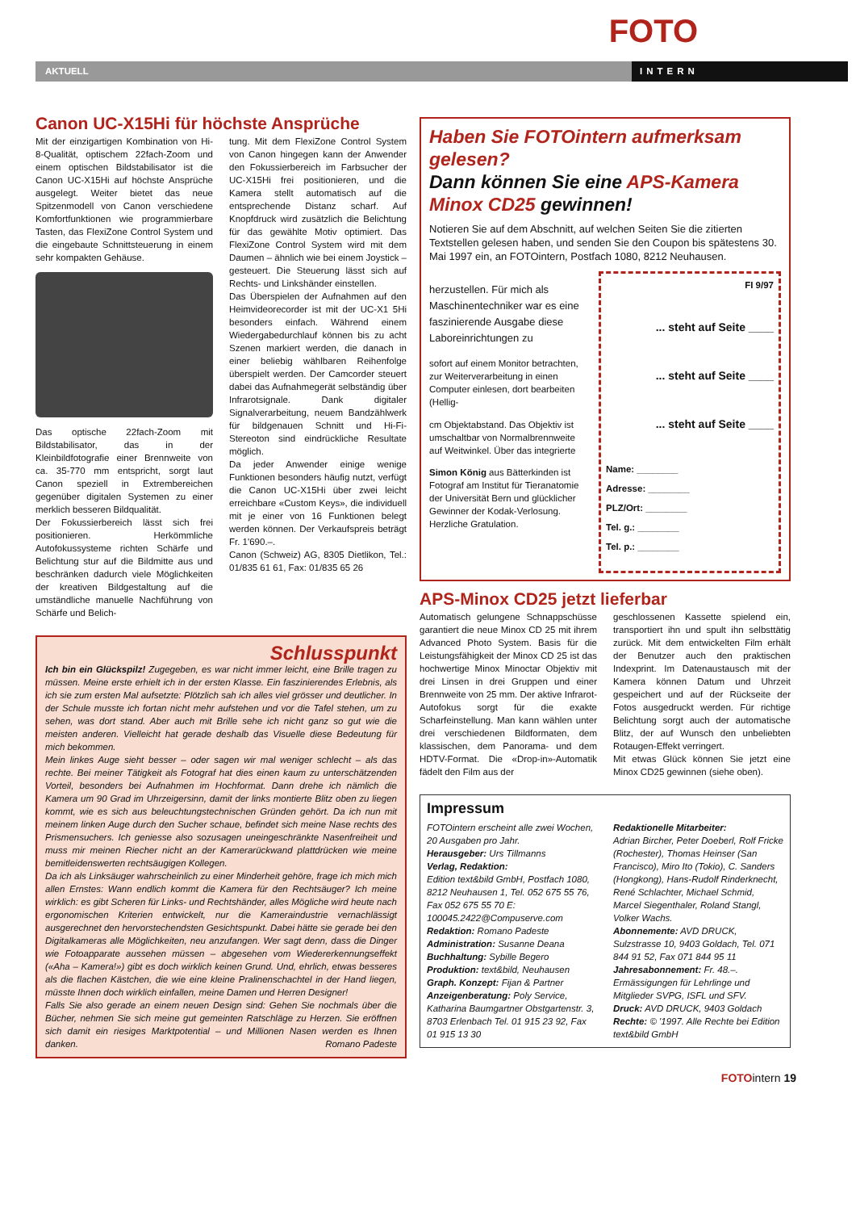FOTO
AKTUELL INTERN
Canon UC-X15Hi für höchste Ansprüche
Mit der einzigartigen Kombination von Hi-8-Qualität, optischem 22fach-Zoom und einem optischen Bildstabilisator ist die Canon UC-X15Hi auf höchste Ansprüche ausgelegt. Weiter bietet das neue Spitzenmodell von Canon verschiedene Komfortfunktionen wie programmierbare Tasten, das FlexiZone Control System und die eingebaute Schnittsteuerung in einem sehr kompakten Gehäuse.
Das optische 22fach-Zoom mit Bildstabilisator, das in der Kleinbildfotografie einer Brennweite von ca. 35-770 mm entspricht, sorgt laut Canon speziell in Extrembereichen gegenüber digitalen Systemen zu einer merklich besseren Bildqualität.
Der Fokussierbereich lässt sich frei positionieren. Herkömmliche Autofokussysteme richten Schärfe und Belichtung stur auf die Bildmitte aus und beschränken dadurch viele Möglichkeiten der kreativen Bildgestaltung auf die umständliche manuelle Nachführung von Schärfe und Belich-
tung. Mit dem FlexiZone Control System von Canon hingegen kann der Anwender den Fokussierbereich im Farbsucher der UC-X15Hi frei positionieren, und die Kamera stellt automatisch auf die entsprechende Distanz scharf. Auf Knopfdruck wird zusätzlich die Belichtung für das gewählte Motiv optimiert. Das FlexiZone Control System wird mit dem Daumen – ähnlich wie bei einem Joystick – gesteuert. Die Steuerung lässt sich auf Rechts- und Linkshänder einstellen.
Das Überspielen der Aufnahmen auf den Heimvideorecorder ist mit der UC-X1 5Hi besonders einfach. Während einem Wiedergabedurchlauf können bis zu acht Szenen markiert werden, die danach in einer beliebig wählbaren Reihenfolge überspielt werden. Der Camcorder steuert dabei das Aufnahmegerät selbständig über Infrarotsignale. Dank digitaler Signalverarbeitung, neuem Bandzählwerk für bildgenauen Schnitt und Hi-Fi-Stereoton sind eindrückliche Resultate möglich.
Da jeder Anwender einige wenige Funktionen besonders häufig nutzt, verfügt die Canon UC-X15Hi über zwei leicht erreichbare «Custom Keys», die individuell mit je einer von 16 Funktionen belegt werden können. Der Verkaufspreis beträgt Fr. 1'690.–.
Canon (Schweiz) AG, 8305 Dietlikon, Tel.: 01/835 61 61, Fax: 01/835 65 26
Schlusspunkt
Ich bin ein Glückspilz! Zugegeben, es war nicht immer leicht, eine Brille tragen zu müssen. Meine erste erhielt ich in der ersten Klasse. Ein faszinierendes Erlebnis, als ich sie zum ersten Mal aufsetzte: Plötzlich sah ich alles viel grösser und deutlicher. In der Schule musste ich fortan nicht mehr aufstehen und vor die Tafel stehen, um zu sehen, was dort stand. Aber auch mit Brille sehe ich nicht ganz so gut wie die meisten anderen. Vielleicht hat gerade deshalb das Visuelle diese Bedeutung für mich bekommen.
Mein linkes Auge sieht besser – oder sagen wir mal weniger schlecht – als das rechte. Bei meiner Tätigkeit als Fotograf hat dies einen kaum zu unterschätzenden Vorteil, besonders bei Aufnahmen im Hochformat. Dann drehe ich nämlich die Kamera um 90 Grad im Uhrzeigersinn, damit der links montierte Blitz oben zu liegen kommt, wie es sich aus beleuchtungstechnischen Gründen gehört. Da ich nun mit meinem linken Auge durch den Sucher schaue, befindet sich meine Nase rechts des Prismensuchers. Ich geniesse also sozusagen uneingeschränkte Nasenfreiheit und muss mir meinen Riecher nicht an der Kamerarückwand plattdrücken wie meine bemitleidenswerten rechtsäugigen Kollegen.
Da ich als Linksäuger wahrscheinlich zu einer Minderheit gehöre, frage ich mich mich allen Ernstes: Wann endlich kommt die Kamera für den Rechtsäuger? Ich meine wirklich: es gibt Scheren für Links- und Rechtshänder, alles Mögliche wird heute nach ergonomischen Kriterien entwickelt, nur die Kameraindustrie vernachlässigt ausgerechnet den hervorstechendsten Gesichtspunkt. Dabei hätte sie gerade bei den Digitalkameras alle Möglichkeiten, neu anzufangen. Wer sagt denn, dass die Dinger wie Fotoapparate aussehen müssen – abgesehen vom Wiedererkennungseffekt («Aha – Kamera!») gibt es doch wirklich keinen Grund. Und, ehrlich, etwas besseres als die flachen Kästchen, die wie eine kleine Pralinenschachtel in der Hand liegen, müsste Ihnen doch wirklich einfallen, meine Damen und Herren Designer!
Falls Sie also gerade an einem neuen Design sind: Gehen Sie nochmals über die Bücher, nehmen Sie sich meine gut gemeinten Ratschläge zu Herzen. Sie eröffnen sich damit ein riesiges Marktpotential – und Millionen Nasen werden es Ihnen danken. Romano Padeste
Haben Sie FOTOintern aufmerksam gelesen?
Dann können Sie eine APS-Kamera Minox CD25 gewinnen!
Notieren Sie auf dem Abschnitt, auf welchen Seiten Sie die zitierten Textstellen gelesen haben, und senden Sie den Coupon bis spätestens 30. Mai 1997 ein, an FOTOintern, Postfach 1080, 8212 Neuhausen.
herzustellen. Für mich als Maschinentechniker war es eine faszinierende Ausgabe diese Laboreinrichtungen zu
sofort auf einem Monitor betrachten, zur Weiterverarbeitung in einen Computer einlesen, dort bearbeiten (Hellig-
cm Objektabstand. Das Objektiv ist umschaltbar von Normalbrennweite auf Weitwinkel. Über das integrierte
Simon König aus Bätterkinden ist Fotograf am Institut für Tieranatomie der Universität Bern und glücklicher Gewinner der Kodak-Verlosung. Herzliche Gratulation.
FI 9/97
... steht auf Seite ____
... steht auf Seite ____
... steht auf Seite ____
Name: ________
Adresse: ________
PLZ/Ort: ________
Tel. g.: ________
Tel. p.: ________
APS-Minox CD25 jetzt lieferbar
Automatisch gelungene Schnappschüsse garantiert die neue Minox CD 25 mit ihrem Advanced Photo System. Basis für die Leistungsfähigkeit der Minox CD 25 ist das hochwertige Minox Minoctar Objektiv mit drei Linsen in drei Gruppen und einer Brennweite von 25 mm. Der aktive Infrarot-Autofokus sorgt für die exakte Scharfeinstellung. Man kann wählen unter drei verschiedenen Bildformaten, dem klassischen, dem Panorama- und dem HDTV-Format. Die «Drop-in»-Automatik fädelt den Film aus der
geschlossenen Kassette spielend ein, transportiert ihn und spult ihn selbsttätig zurück. Mit dem entwickelten Film erhält der Benutzer auch den praktischen Indexprint. Im Datenaustausch mit der Kamera können Datum und Uhrzeit gespeichert und auf der Rückseite der Fotos ausgedruckt werden. Für richtige Belichtung sorgt auch der automatische Blitz, der auf Wunsch den unbeliebten Rotaugen-Effekt verringert.
Mit etwas Glück können Sie jetzt eine Minox CD25 gewinnen (siehe oben).
Impressum
FOTOintern erscheint alle zwei Wochen, 20 Ausgaben pro Jahr.
Herausgeber: Urs Tillmanns
Verlag, Redaktion:
Edition text&bild GmbH, Postfach 1080, 8212 Neuhausen 1, Tel. 052 675 55 76, Fax 052 675 55 70 E: 100045.2422@Compuserve.com
Redaktion: Romano Padeste
Administration: Susanne Deana
Buchhaltung: Sybille Begero
Produktion: text&bild, Neuhausen
Graph. Konzept: Fijan & Partner
Anzeigenberatung: Poly Service, Katharina Baumgartner Obstgartenstr. 3, 8703 Erlenbach Tel. 01 915 23 92, Fax 01 915 13 30
Redaktionelle Mitarbeiter:
Adrian Bircher, Peter Doeberl, Rolf Fricke (Rochester), Thomas Heinser (San Francisco), Miro Ito (Tokio), C. Sanders (Hongkong), Hans-Rudolf Rinderknecht, René Schlachter, Michael Schmid, Marcel Siegenthaler, Roland Stangl, Volker Wachs.
Abonnemente: AVD DRUCK, Sulzstrasse 10, 9403 Goldach, Tel. 071 844 91 52, Fax 071 844 95 11
Jahresabonnement: Fr. 48.–. Ermässigungen für Lehrlinge und Mitglieder SVPG, ISFL und SFV.
Druck: AVD DRUCK, 9403 Goldach
Rechte: © '1997. Alle Rechte bei Edition text&bild GmbH
FOTOintern 19